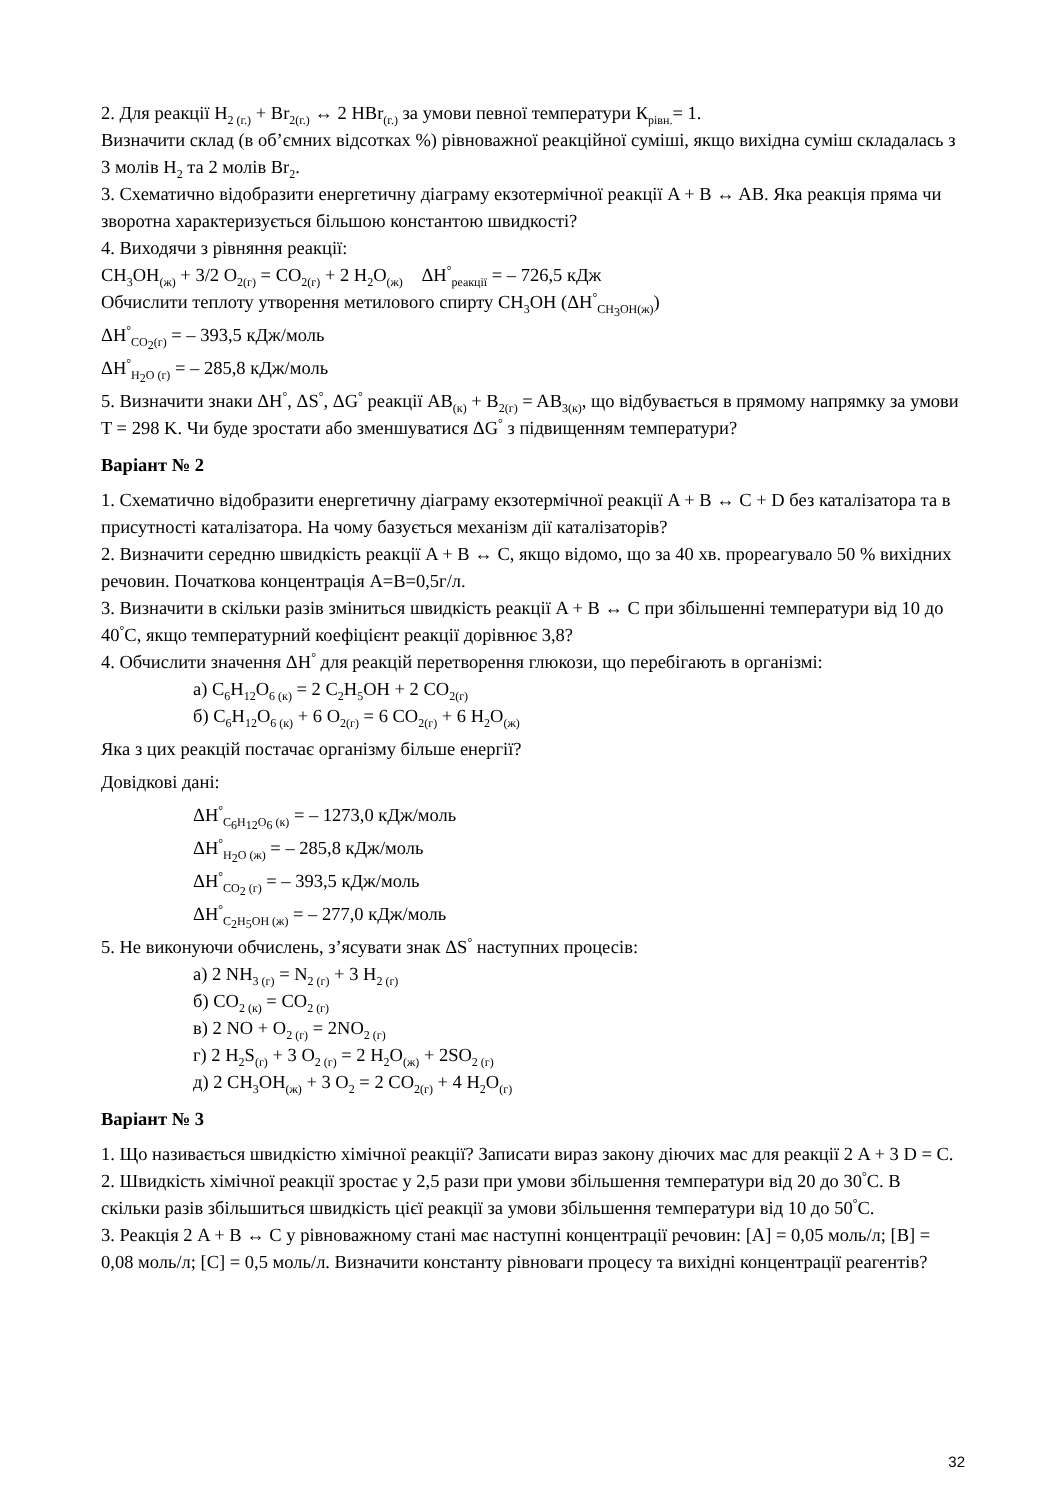2. Для реакції H<sub>2 (г.)</sub> + Br<sub>2(г.)</sub> ↔ 2 HBr<sub>(г.)</sub> за умови певної температури К<sub>рівн.</sub>= 1.
Визначити склад (в об’ємних відсотках %) рівноважної реакційної суміші, якщо вихідна суміш складалась з 3 молів H<sub>2</sub> та 2 молів Br<sub>2</sub>.
3. Схематично відобразити енергетичну діаграму екзотермічної реакції A + B ↔ AB. Яка реакція пряма чи зворотна характеризується більшою константою швидкості?
4. Виходячи з рівняння реакції:
CH<sub>3</sub>OH<sub>(ж)</sub> + 3/2 O<sub>2(г)</sub> = CO<sub>2(г)</sub> + 2 H<sub>2</sub>O<sub>(ж)</sub> ΔH<sup>°</sup><sub>реакції</sub> = – 726,5 кДж
Обчислити теплоту утворення метилового спирту CH<sub>3</sub>OH (ΔH<sup>°</sup><sub>CH<sub>3</sub>OH(ж)</sub>)
ΔH<sup>°</sup><sub>CO<sub>2</sub>(г)</sub> = – 393,5 кДж/моль
ΔH<sup>°</sup><sub>H<sub>2</sub>O (г)</sub> = – 285,8 кДж/моль
5. Визначити знаки ΔH<sup>°</sup>, ΔS<sup>°</sup>, ΔG<sup>°</sup> реакції AB<sub>(к)</sub> + B<sub>2(г)</sub> = AB<sub>3(к)</sub>, що відбувається в прямому напрямку за умови T = 298 K. Чи буде зростати або зменшуватися ΔG<sup>°</sup> з підвищенням температури?
Варіант № 2
1. Схематично відобразити енергетичну діаграму екзотермічної реакції A + B ↔ C + D без каталізатора та в присутності каталізатора. На чому базується механізм дії каталізаторів?
2. Визначити середню швидкість реакції A + B ↔ C, якщо відомо, що за 40 хв. прореагувало 50 % вихідних речовин. Початкова концентрація A=B=0,5г/л.
3. Визначити в скільки разів зміниться швидкість реакції A + B ↔ C при збільшенні температури від 10 до 40<sup>°</sup>С, якщо температурний коефіцієнт реакції дорівнює 3,8?
4. Обчислити значення ΔH<sup>°</sup> для реакцій перетворення глюкози, що перебігають в організмі:
а) C<sub>6</sub>H<sub>12</sub>O<sub>6 (к)</sub> = 2 C<sub>2</sub>H<sub>5</sub>OH + 2 CO<sub>2(г)</sub>
б) C<sub>6</sub>H<sub>12</sub>O<sub>6 (к)</sub> + 6 O<sub>2(г)</sub> = 6 CO<sub>2(г)</sub> + 6 H<sub>2</sub>O<sub>(ж)</sub>
Яка з цих реакцій постачає організму більше енергії?
Довідкові дані:
ΔH<sup>°</sup><sub>C<sub>6</sub>H<sub>12</sub>O<sub>6</sub> (к)</sub> = – 1273,0 кДж/моль
ΔH<sup>°</sup><sub>H<sub>2</sub>O (ж)</sub> = – 285,8 кДж/моль
ΔH<sup>°</sup><sub>CO<sub>2</sub> (г)</sub> = – 393,5 кДж/моль
ΔH<sup>°</sup><sub>C<sub>2</sub>H<sub>5</sub>OH (ж)</sub> = – 277,0 кДж/моль
5. Не виконуючи обчислень, з’ясувати знак ΔS<sup>°</sup> наступних процесів:
а) 2 NH<sub>3 (г)</sub> = N<sub>2 (г)</sub> + 3 H<sub>2 (г)</sub>
б) CO<sub>2 (к)</sub> = CO<sub>2 (г)</sub>
в) 2 NO + O<sub>2 (г)</sub> = 2NO<sub>2 (г)</sub>
г) 2 H<sub>2</sub>S<sub>(г)</sub> + 3 O<sub>2 (г)</sub> = 2 H<sub>2</sub>O<sub>(ж)</sub> + 2SO<sub>2 (г)</sub>
д) 2 CH<sub>3</sub>OH<sub>(ж)</sub> + 3 O<sub>2</sub> = 2 CO<sub>2(г)</sub> + 4 H<sub>2</sub>O<sub>(г)</sub>
Варіант № 3
1. Що називається швидкістю хімічної реакції? Записати вираз закону діючих мас для реакції 2 A + 3 D = C.
2. Швидкість хімічної реакції зростає у 2,5 рази при умови збільшення температури від 20 до 30<sup>°</sup>С. В скільки разів збільшиться швидкість цієї реакції за умови збільшення температури від 10 до 50<sup>°</sup>С.
3. Реакція 2 A + B ↔ C у рівноважному стані має наступні концентрації речовин: [A] = 0,05 моль/л; [B] = 0,08 моль/л; [C] = 0,5 моль/л. Визначити константу рівноваги процесу та вихідні концентрації реагентів?
32